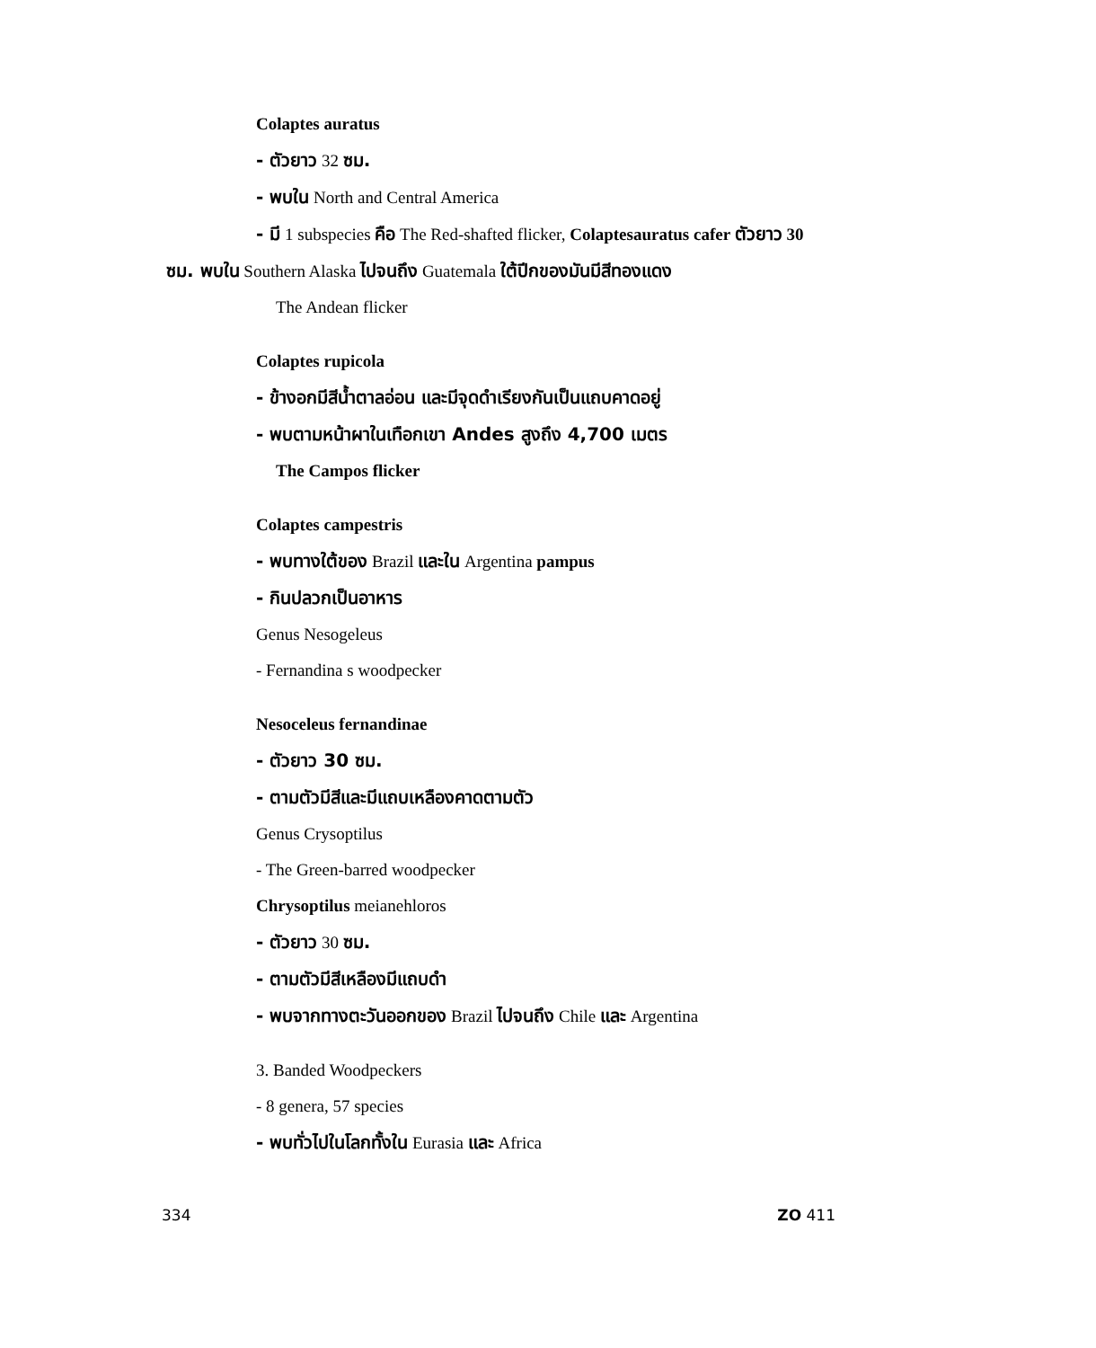Colaptes auratus
- ตัวยาว 32 ซม.
- พบใน North and Central America
- มี 1 subspecies คือ The Red-shafted flicker, Colaptesauratus cafer ตัวยาว 30
ซม. พบใน Southern Alaska ไปจนถึง Guatemala ใต้ปีกของมันมีสีทองแดง
The Andean flicker
Colaptes rupicola
- ข้างอกมีสีน้ำตาลอ่อน และมีจุดดำเรียงกันเป็นแถบคาดอยู่
- พบตามหน้าผาในเทือกเขา Andes สูงถึง 4,700 เมตร
The Campos flicker
Colaptes campestris
- พบทางใต้ของ Brazil และใน Argentina pampus
- กินปลวกเป็นอาหาร
Genus Nesogeleus
- Fernandina s woodpecker
Nesoceleus fernandinae
- ตัวยาว 30 ซม.
- ตามตัวมีสีและมีแถบเหลืองคาดตามตัว
Genus Crysoptilus
- The Green-barred woodpecker
Chrysoptilus meianehloros
- ตัวยาว 30 ซม.
- ตามตัวมีสีเหลืองมีแถบดำ
- พบจากทางตะวันออกของ Brazil ไปจนถึง Chile และ Argentina
3. Banded Woodpeckers
- 8 genera, 57 species
- พบทั่วไปในโลกทั้งใน Eurasia และ Africa
334 ZO 411